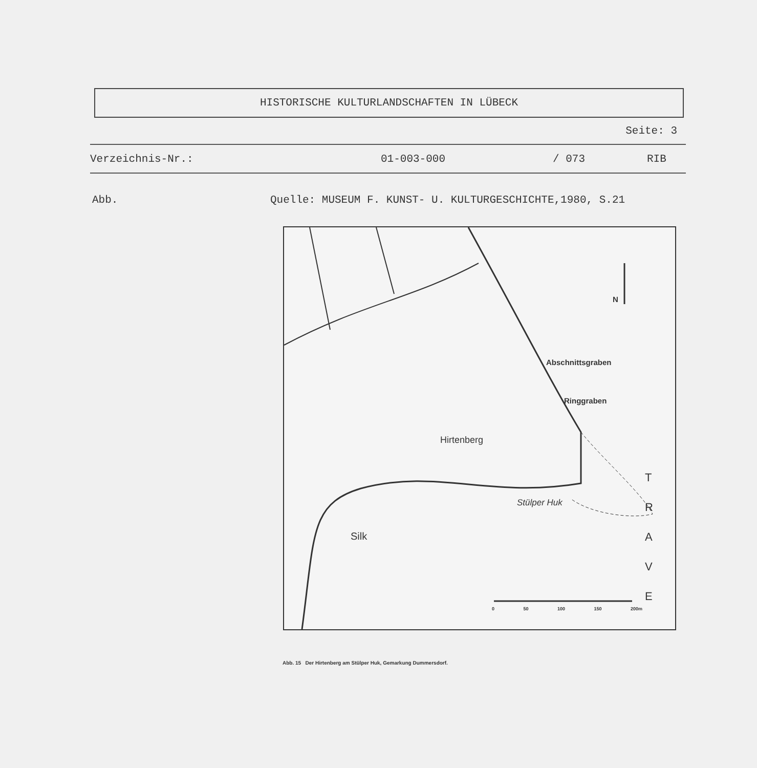HISTORISCHE KULTURLANDSCHAFTEN IN LÜBECK
Seite: 3
Verzeichnis-Nr.: 01-003-000 / 073 RIB
Abb. Quelle: MUSEUM F. KUNST- U. KULTURGESCHICHTE,1980, S.21
N
Abschnittsgraben
Ringgraben
Hirtenberg
Stülper Huk
Silk
T
R
A
V
E
0 50 100 150 200m
Abb. 15 Der Hirtenberg am Stülper Huk, Gemarkung Dummersdorf.